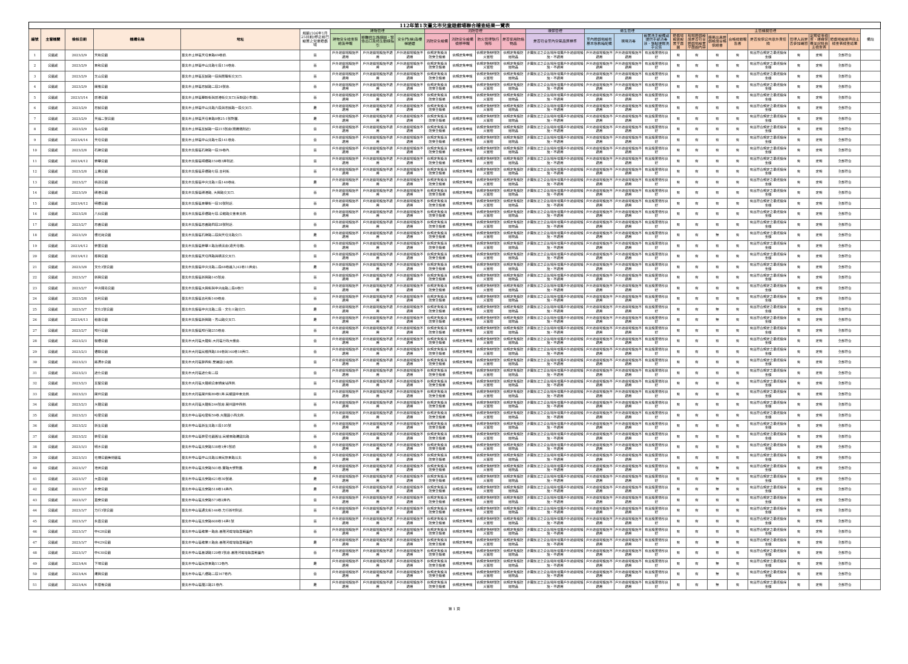| 112年第1次臺北市兒童遊戲場聯合稽查結果一覽表 | | | | | | | | | | | | | | | | | | | | | | | | | |
| --- | --- | --- | --- | --- | --- | --- | --- | --- | --- | --- | --- | --- | --- | --- | --- | --- | --- | --- | --- | --- | --- | --- | --- | --- | --- |
| 編號 | 主管機關 | 檢核日期 | 機構名稱 | 地址 | 規範(106年1月25日前)修正前已設置之兒童遊戲場 | 建物管理 | | | 消防管理 | | | | 環保管理 | 衛生管理 | | | 主管機關管理 | | | | | | | | 備註 |
| | | | | | | 建物安全檢查簽證及申報 | 避難逃生路線圖、緊急出口及逃生動線指引 | 安全門(梯)及樓梯通道 | 消防安全設備 | 消防安全設備檢修申報 | 防火管理執行情形 | 是否使用防焰物品 | 是否符合室內空氣品質標準 | 室內遊戲場設有基本急救箱配備 | 環境消毒 | 設置洗手設備或提供手部消毒液、張貼提醒洗手公告 | 遊戲場設施設置平面圖 | 現場遊戲設施是否符合遊戲場設置平面圖內容 | 廠商出具遊戲設施合格保證書 | 合格檢驗報告書 | 是否投保公共意外責任險 | 管理人員是否參加講習 | 定期從事檢查、維護保養並記錄自主檢查表 | 遊戲場設施與自主檢查表檢查結果 | |
| 1 | 公園處 | 2023/2/9 | 天和公園 | 臺北市士林區天母東路69巷前. | 否 | 戶外遊戲場設施不適用 | 戶外遊戲場設施不適用 | 戶外遊戲場設施不適用 | 依規定免設消防安全設備 | 依規定免申報 | 依規定免辦理防火管理 | 依規定免設防焰物品 | 非屬該法之公告場所或屬戶外遊戲場設施，不適用 | 戶外遊戲場設施不適用 | 戶外遊戲場設施不適用 | 有且設置情形良好 | 有 | 有 | 有 | 有 | 有且符合規定之最低投保金額 | 有 | 定期 | 全部符合 | |
| 2 | 公園處 | 2023/2/9 | 東和公園 | 臺北市士林區中山北路七段114巷旁. | 否 | 戶外遊戲場設施不適用 | 戶外遊戲場設施不適用 | 戶外遊戲場設施不適用 | 依規定免設消防安全設備 | 依規定免申報 | 依規定免辦理防火管理 | 依規定免設防焰物品 | 非屬該法之公告場所或屬戶外遊戲場設施，不適用 | 戶外遊戲場設施不適用 | 戶外遊戲場設施不適用 | 有且設置情形良好 | 有 | 有 | 有 | 有 | 有且符合規定之最低投保金額 | 有 | 定期 | 全部符合 | |
| 3 | 公園處 | 2023/2/9 | 芝山公園 | 臺北市士林區至誠路一段與雨聲街交叉口. | 否 | 戶外遊戲場設施不適用 | 戶外遊戲場設施不適用 | 戶外遊戲場設施不適用 | 依規定免設消防安全設備 | 依規定免申報 | 依規定免辦理防火管理 | 依規定免設防焰物品 | 非屬該法之公告場所或屬戶外遊戲場設施，不適用 | 戶外遊戲場設施不適用 | 戶外遊戲場設施不適用 | 有且設置情形良好 | 有 | 有 | 有 | 有 | 有且符合規定之最低投保金額 | 有 | 定期 | 全部符合 | |
| 4 | 公園處 | 2023/2/9 | 蘭雅公園 | 臺北市士林區忠誠路二段24號旁. | 否 | 戶外遊戲場設施不適用 | 戶外遊戲場設施不適用 | 戶外遊戲場設施不適用 | 依規定免設消防安全設備 | 依規定免申報 | 依規定免辦理防火管理 | 依規定免設防焰物品 | 非屬該法之公告場所或屬戶外遊戲場設施，不適用 | 戶外遊戲場設施不適用 | 戶外遊戲場設施不適用 | 有且設置情形良好 | 有 | 有 | 有 | 有 | 有且符合規定之最低投保金額 | 有 | 定期 | 全部符合 | |
| 5 | 公園處 | 2023/3/14 | 前港公園 | 臺北市士林區華齡街與前港街交叉口(百齡國小對面). | 否 | 戶外遊戲場設施不適用 | 戶外遊戲場設施不適用 | 戶外遊戲場設施不適用 | 依規定免設消防安全設備 | 依規定免申報 | 依規定免辦理防火管理 | 依規定免設防焰物品 | 非屬該法之公告場所或屬戶外遊戲場設施，不適用 | 戶外遊戲場設施不適用 | 戶外遊戲場設施不適用 | 有且設置情形良好 | 有 | 有 | 有 | 有 | 有且符合規定之最低投保金額 | 有 | 定期 | 全部符合 | |
| 6 | 公園處 | 2023/2/9 | 忠誠公園 | 臺北市士林區中山北路六段與忠誠路一段交叉口. | 是 | 戶外遊戲場設施不適用 | 戶外遊戲場設施不適用 | 戶外遊戲場設施不適用 | 依規定免設消防安全設備 | 依規定免申報 | 依規定免辦理防火管理 | 依規定免設防焰物品 | 非屬該法之公告場所或屬戶外遊戲場設施，不適用 | 戶外遊戲場設施不適用 | 戶外遊戲場設施不適用 | 有且設置情形良好 | 有 | 有 | 有 | 有 | 有且符合規定之最低投保金額 | 有 | 定期 | 全部符合 | |
| 7 | 公園處 | 2023/2/9 | 天福二號公園 | 臺北市士林區天母東路8巷25-1號對面. | 是 | 戶外遊戲場設施不適用 | 戶外遊戲場設施不適用 | 戶外遊戲場設施不適用 | 依規定免設消防安全設備 | 依規定免申報 | 依規定免辦理防火管理 | 依規定免設防焰物品 | 非屬該法之公告場所或屬戶外遊戲場設施，不適用 | 戶外遊戲場設施不適用 | 戶外遊戲場設施不適用 | 有且設置情形良好 | 有 | 有 | 有 | 有 | 有且符合規定之最低投保金額 | 有 | 定期 | 全部符合 | |
| 8 | 公園處 | 2023/2/9 | 名山公園 | 臺北市士林區至誠路一段215號旁(雨農橋附近) | 否 | 戶外遊戲場設施不適用 | 戶外遊戲場設施不適用 | 戶外遊戲場設施不適用 | 依規定免設消防安全設備 | 依規定免申報 | 依規定免辦理防火管理 | 依規定免設防焰物品 | 非屬該法之公告場所或屬戶外遊戲場設施，不適用 | 戶外遊戲場設施不適用 | 戶外遊戲場設施不適用 | 有且設置情形良好 | 有 | 有 | 有 | 有 | 有且符合規定之最低投保金額 | 有 | 定期 | 全部符合 | |
| 9 | 公園處 | 2023/4/14 | 天母公園 | 臺北市士林區中山北路七段141巷旁. | 否 | 戶外遊戲場設施不適用 | 戶外遊戲場設施不適用 | 戶外遊戲場設施不適用 | 依規定免設消防安全設備 | 依規定免申報 | 依規定免辦理防火管理 | 依規定免設防焰物品 | 非屬該法之公告場所或屬戶外遊戲場設施，不適用 | 戶外遊戲場設施不適用 | 戶外遊戲場設施不適用 | 有且設置情形良好 | 有 | 有 | 有 | 有 | 有且符合規定之最低投保金額 | 有 | 定期 | 全部符合 | |
| 10 | 公園處 | 2023/2/8 | 石牌公園 | 臺北市北投區石牌路一段39巷內. | 否 | 戶外遊戲場設施不適用 | 戶外遊戲場設施不適用 | 戶外遊戲場設施不適用 | 依規定免設消防安全設備 | 依規定免申報 | 依規定免辦理防火管理 | 依規定免設防焰物品 | 非屬該法之公告場所或屬戶外遊戲場設施，不適用 | 戶外遊戲場設施不適用 | 戶外遊戲場設施不適用 | 有且設置情形良好 | 有 | 有 | 有 | 有 | 有且符合規定之最低投保金額 | 有 | 定期 | 全部符合 | |
| 11 | 公園處 | 2023/4/12 | 榮華公園 | 臺北市北投區明德路150巷3弄附近. | 否 | 戶外遊戲場設施不適用 | 戶外遊戲場設施不適用 | 戶外遊戲場設施不適用 | 依規定免設消防安全設備 | 依規定免申報 | 依規定免辦理防火管理 | 依規定免設防焰物品 | 非屬該法之公告場所或屬戶外遊戲場設施，不適用 | 戶外遊戲場設施不適用 | 戶外遊戲場設施不適用 | 有且設置情形良好 | 有 | 有 | 有 | 有 | 有且符合規定之最低投保金額 | 有 | 定期 | 全部符合 | |
| 12 | 公園處 | 2023/2/8 | 立農公園 | 臺北市北投區承德路七段.吉利街. | 否 | 戶外遊戲場設施不適用 | 戶外遊戲場設施不適用 | 戶外遊戲場設施不適用 | 依規定免設消防安全設備 | 依規定免申報 | 依規定免辦理防火管理 | 依規定免設防焰物品 | 非屬該法之公告場所或屬戶外遊戲場設施，不適用 | 戶外遊戲場設施不適用 | 戶外遊戲場設施不適用 | 有且設置情形良好 | 有 | 有 | 有 | 有 | 有且符合規定之最低投保金額 | 有 | 定期 | 全部符合 | |
| 13 | 公園處 | 2023/2/7 | 桃源公園 | 臺北市北投區中央北路三段148巷底. | 是 | 戶外遊戲場設施不適用 | 戶外遊戲場設施不適用 | 戶外遊戲場設施不適用 | 依規定免設消防安全設備 | 依規定免申報 | 依規定免辦理防火管理 | 依規定免設防焰物品 | 非屬該法之公告場所或屬戶外遊戲場設施，不適用 | 戶外遊戲場設施不適用 | 戶外遊戲場設施不適用 | 有且設置情形良好 | 有 | 有 | 有 | 有 | 有且符合規定之最低投保金額 | 有 | 定期 | 全部符合 | |
| 14 | 公園處 | 2023/3/9 | 磺港公園 | 臺北市北投區磺港路, 大興路交叉口. | 否 | 戶外遊戲場設施不適用 | 戶外遊戲場設施不適用 | 戶外遊戲場設施不適用 | 依規定免設消防安全設備 | 依規定免申報 | 依規定免辦理防火管理 | 依規定免設防焰物品 | 非屬該法之公告場所或屬戶外遊戲場設施，不適用 | 戶外遊戲場設施不適用 | 戶外遊戲場設施不適用 | 有且設置情形良好 | 有 | 有 | 有 | 有 | 有且符合規定之最低投保金額 | 有 | 定期 | 全部符合 | |
| 15 | 公園處 | 2023/4/12 | 明德公園 | 臺北市北投區東華街一段10號附近. | 否 | 戶外遊戲場設施不適用 | 戶外遊戲場設施不適用 | 戶外遊戲場設施不適用 | 依規定免設消防安全設備 | 依規定免申報 | 依規定免辦理防火管理 | 依規定免設防焰物品 | 非屬該法之公告場所或屬戶外遊戲場設施，不適用 | 戶外遊戲場設施不適用 | 戶外遊戲場設施不適用 | 有且設置情形良好 | 有 | 有 | 有 | 有 | 有且符合規定之最低投保金額 | 有 | 定期 | 全部符合 | |
| 16 | 公園處 | 2023/2/8 | 八仙公園 | 臺北市北投區承德路七段.公館路交會東北側. | 否 | 戶外遊戲場設施不適用 | 戶外遊戲場設施不適用 | 戶外遊戲場設施不適用 | 依規定免設消防安全設備 | 依規定免申報 | 依規定免辦理防火管理 | 依規定免設防焰物品 | 非屬該法之公告場所或屬戶外遊戲場設施，不適用 | 戶外遊戲場設施不適用 | 戶外遊戲場設施不適用 | 有且設置情形良好 | 有 | 有 | 有 | 有 | 有且符合規定之最低投保金額 | 有 | 定期 | 全部符合 | |
| 17 | 公園處 | 2023/2/7 | 忠義公園 | 臺北市北投區忠義路四段28號附近. | 否 | 戶外遊戲場設施不適用 | 戶外遊戲場設施不適用 | 戶外遊戲場設施不適用 | 依規定免設消防安全設備 | 依規定免申報 | 依規定免辦理防火管理 | 依規定免設防焰物品 | 非屬該法之公告場所或屬戶外遊戲場設施，不適用 | 戶外遊戲場設施不適用 | 戶外遊戲場設施不適用 | 有且設置情形良好 | 有 | 有 | 有 | 有 | 有且符合規定之最低投保金額 | 有 | 定期 | 全部符合 | |
| 18 | 公園處 | 2023/3/9 | 櫻花崗公園 | 臺北市北投區石牌路二段與天母北路交口. | 是 | 戶外遊戲場設施不適用 | 戶外遊戲場設施不適用 | 戶外遊戲場設施不適用 | 依規定免設消防安全設備 | 依規定免申報 | 依規定免辦理防火管理 | 依規定免設防焰物品 | 非屬該法之公告場所或屬戶外遊戲場設施，不適用 | 戶外遊戲場設施不適用 | 戶外遊戲場設施不適用 | 有且設置情形良好 | 有 | 有 | 無 | 有 | 有且符合規定之最低投保金額 | 有 | 定期 | 全部符合 | |
| 19 | 公園處 | 2023/4/12 | 榮富公園 | 臺北市北投區榮華三路及磺溪旁(過天母橋). | 否 | 戶外遊戲場設施不適用 | 戶外遊戲場設施不適用 | 戶外遊戲場設施不適用 | 依規定免設消防安全設備 | 依規定免申報 | 依規定免辦理防火管理 | 依規定免設防焰物品 | 非屬該法之公告場所或屬戶外遊戲場設施，不適用 | 戶外遊戲場設施不適用 | 戶外遊戲場設施不適用 | 有且設置情形良好 | 有 | 有 | 有 | 有 | 有且符合規定之最低投保金額 | 有 | 定期 | 全部符合 | |
| 20 | 公園處 | 2023/4/12 | 振興公園 | 臺北市北投區天母西路與磺溪交叉口. | 否 | 戶外遊戲場設施不適用 | 戶外遊戲場設施不適用 | 戶外遊戲場設施不適用 | 依規定免設消防安全設備 | 依規定免申報 | 依規定免辦理防火管理 | 依規定免設防焰物品 | 非屬該法之公告場所或屬戶外遊戲場設施，不適用 | 戶外遊戲場設施不適用 | 戶外遊戲場設施不適用 | 有且設置情形良好 | 有 | 有 | 有 | 有 | 有且符合規定之最低投保金額 | 有 | 定期 | 全部符合 | |
| 21 | 公園處 | 2023/3/8 | 文化3號公園 | 臺北市北投區中央北路二段68巷進入(42巷11弄旁). | 是 | 戶外遊戲場設施不適用 | 戶外遊戲場設施不適用 | 戶外遊戲場設施不適用 | 依規定免設消防安全設備 | 依規定免申報 | 依規定免辦理防火管理 | 依規定免設防焰物品 | 非屬該法之公告場所或屬戶外遊戲場設施，不適用 | 戶外遊戲場設施不適用 | 戶外遊戲場設施不適用 | 有且設置情形良好 | 有 | 有 | 有 | 有 | 有且符合規定之最低投保金額 | 有 | 定期 | 全部符合 | |
| 22 | 公園處 | 2023/3/7 | 新興公園 | 臺北市北投區新興路145號旁. | 否 | 戶外遊戲場設施不適用 | 戶外遊戲場設施不適用 | 戶外遊戲場設施不適用 | 依規定免設消防安全設備 | 依規定免申報 | 依規定免辦理防火管理 | 依規定免設防焰物品 | 非屬該法之公告場所或屬戶外遊戲場設施，不適用 | 戶外遊戲場設施不適用 | 戶外遊戲場設施不適用 | 有且設置情形良好 | 有 | 有 | 有 | 有 | 有且符合規定之最低投保金額 | 有 | 定期 | 全部符合 | |
| 23 | 公園處 | 2023/2/7 | 中央簡易公園 | 臺北市北投區大興街與中央南路二段6巷口 | 否 | 戶外遊戲場設施不適用 | 戶外遊戲場設施不適用 | 戶外遊戲場設施不適用 | 依規定免設消防安全設備 | 依規定免申報 | 依規定免辦理防火管理 | 依規定免設防焰物品 | 非屬該法之公告場所或屬戶外遊戲場設施，不適用 | 戶外遊戲場設施不適用 | 戶外遊戲場設施不適用 | 有且設置情形良好 | 有 | 有 | 有 | 有 | 有且符合規定之最低投保金額 | 有 | 定期 | 全部符合 | |
| 24 | 公園處 | 2023/2/8 | 吉利公園 | 臺北市北投區吉利街149巷旁. | 否 | 戶外遊戲場設施不適用 | 戶外遊戲場設施不適用 | 戶外遊戲場設施不適用 | 依規定免設消防安全設備 | 依規定免申報 | 依規定免辦理防火管理 | 依規定免設防焰物品 | 非屬該法之公告場所或屬戶外遊戲場設施，不適用 | 戶外遊戲場設施不適用 | 戶外遊戲場設施不適用 | 有且設置情形良好 | 有 | 有 | 有 | 有 | 有且符合規定之最低投保金額 | 有 | 定期 | 全部符合 | |
| 25 | 公園處 | 2023/3/7 | 文化2號公園 | 臺北市北投區中央北路二段、文化三路交口. | 是 | 戶外遊戲場設施不適用 | 戶外遊戲場設施不適用 | 戶外遊戲場設施不適用 | 依規定免設消防安全設備 | 依規定免申報 | 依規定免辦理防火管理 | 依規定免設防焰物品 | 非屬該法之公告場所或屬戶外遊戲場設施，不適用 | 戶外遊戲場設施不適用 | 戶外遊戲場設施不適用 | 有且設置情形良好 | 有 | 有 | 無 | 有 | 有且符合規定之最低投保金額 | 有 | 定期 | 全部符合 | |
| 26 | 公園處 | 2023/4/13 | 稻香公園 | 臺北市北投區新興路、秀山路交叉口. | 是 | 戶外遊戲場設施不適用 | 戶外遊戲場設施不適用 | 戶外遊戲場設施不適用 | 依規定免設消防安全設備 | 依規定免申報 | 依規定免辦理防火管理 | 依規定免設防焰物品 | 非屬該法之公告場所或屬戶外遊戲場設施，不適用 | 戶外遊戲場設施不適用 | 戶外遊戲場設施不適用 | 有且設置情形良好 | 有 | 有 | 無 | 有 | 有且符合規定之最低投保金額 | 有 | 定期 | 全部符合 | |
| 27 | 公園處 | 2023/2/7 | 知行公園 | 臺北市北投區知行路255巷旁. | 否 | 戶外遊戲場設施不適用 | 戶外遊戲場設施不適用 | 戶外遊戲場設施不適用 | 依規定免設消防安全設備 | 依規定免申報 | 依規定免辦理防火管理 | 依規定免設防焰物品 | 非屬該法之公告場所或屬戶外遊戲場設施，不適用 | 戶外遊戲場設施不適用 | 戶外遊戲場設施不適用 | 有且設置情形良好 | 有 | 有 | 有 | 有 | 有且符合規定之最低投保金額 | 有 | 定期 | 全部符合 | |
| 28 | 公園處 | 2023/2/3 | 樹德公園 | 臺北市大同區大龍街.大同區行政大樓旁. | 否 | 戶外遊戲場設施不適用 | 戶外遊戲場設施不適用 | 戶外遊戲場設施不適用 | 依規定免設消防安全設備 | 依規定免申報 | 依規定免辦理防火管理 | 依規定免設防焰物品 | 非屬該法之公告場所或屬戶外遊戲場設施，不適用 | 戶外遊戲場設施不適用 | 戶外遊戲場設施不適用 | 有且設置情形良好 | 有 | 有 | 有 | 有 | 有且符合規定之最低投保金額 | 有 | 定期 | 全部符合 | |
| 29 | 公園處 | 2023/2/3 | 德鄰公園 | 臺北市大同區民權西路184巷與160巷18弄口. | 否 | 戶外遊戲場設施不適用 | 戶外遊戲場設施不適用 | 戶外遊戲場設施不適用 | 依規定免設消防安全設備 | 依規定免申報 | 依規定免辦理防火管理 | 依規定免設防焰物品 | 非屬該法之公告場所或屬戶外遊戲場設施，不適用 | 戶外遊戲場設施不適用 | 戶外遊戲場設施不適用 | 有且設置情形良好 | 有 | 有 | 有 | 有 | 有且符合規定之最低投保金額 | 有 | 定期 | 全部符合 | |
| 30 | 公園處 | 2023/2/3 | 蔣渭水公園 | 臺北市大同區錦西街.雙連國小南側. | 否 | 戶外遊戲場設施不適用 | 戶外遊戲場設施不適用 | 戶外遊戲場設施不適用 | 依規定免設消防安全設備 | 依規定免申報 | 依規定免辦理防火管理 | 依規定免設防焰物品 | 非屬該法之公告場所或屬戶外遊戲場設施，不適用 | 戶外遊戲場設施不適用 | 戶外遊戲場設施不適用 | 有且設置情形良好 | 有 | 有 | 有 | 有 | 有且符合規定之最低投保金額 | 有 | 定期 | 全部符合 | |
| 31 | 公園處 | 2023/2/3 | 迪化公園 | 臺北市大同區迪化街二段 | 否 | 戶外遊戲場設施不適用 | 戶外遊戲場設施不適用 | 戶外遊戲場設施不適用 | 依規定免設消防安全設備 | 依規定免申報 | 依規定免辦理防火管理 | 依規定免設防焰物品 | 非屬該法之公告場所或屬戶外遊戲場設施，不適用 | 戶外遊戲場設施不適用 | 戶外遊戲場設施不適用 | 有且設置情形良好 | 有 | 有 | 有 | 有 | 有且符合規定之最低投保金額 | 有 | 定期 | 全部符合 | |
| 32 | 公園處 | 2023/2/3 | 至聖公園 | 臺北市大同區大龍峒公車調度站西側. | 否 | 戶外遊戲場設施不適用 | 戶外遊戲場設施不適用 | 戶外遊戲場設施不適用 | 依規定免設消防安全設備 | 依規定免申報 | 依規定免辦理防火管理 | 依規定免設防焰物品 | 非屬該法之公告場所或屬戶外遊戲場設施，不適用 | 戶外遊戲場設施不適用 | 戶外遊戲場設施不適用 | 有且設置情形良好 | 有 | 有 | 有 | 有 | 有且符合規定之最低投保金額 | 有 | 定期 | 全部符合 | |
| 33 | 公園處 | 2023/2/3 | 蘭州公園 | 臺北市大同區蘭州街89巷1弄.民權國中東北側. | 否 | 戶外遊戲場設施不適用 | 戶外遊戲場設施不適用 | 戶外遊戲場設施不適用 | 依規定免設消防安全設備 | 依規定免申報 | 依規定免辦理防火管理 | 依規定免設防焰物品 | 非屬該法之公告場所或屬戶外遊戲場設施，不適用 | 戶外遊戲場設施不適用 | 戶外遊戲場設施不適用 | 有且設置情形良好 | 有 | 有 | 有 | 有 | 有且符合規定之最低投保金額 | 有 | 定期 | 全部符合 | |
| 34 | 公園處 | 2023/2/3 | 大龍公園 | 臺北市大同區大龍街244號旁.蘭州國中西側. | 否 | 戶外遊戲場設施不適用 | 戶外遊戲場設施不適用 | 戶外遊戲場設施不適用 | 依規定免設消防安全設備 | 依規定免申報 | 依規定免辦理防火管理 | 依規定免設防焰物品 | 非屬該法之公告場所或屬戶外遊戲場設施，不適用 | 戶外遊戲場設施不適用 | 戶外遊戲場設施不適用 | 有且設置情形良好 | 有 | 有 | 有 | 有 | 有且符合規定之最低投保金額 | 有 | 定期 | 全部符合 | |
| 35 | 公園處 | 2023/2/3 | 哈密公園 | 臺北市中山區哈密街59巷.大龍國小西北側. | 否 | 戶外遊戲場設施不適用 | 戶外遊戲場設施不適用 | 戶外遊戲場設施不適用 | 依規定免設消防安全設備 | 依規定免申報 | 依規定免辦理防火管理 | 依規定免設防焰物品 | 非屬該法之公告場所或屬戶外遊戲場設施，不適用 | 戶外遊戲場設施不適用 | 戶外遊戲場設施不適用 | 有且設置情形良好 | 有 | 有 | 有 | 有 | 有且符合規定之最低投保金額 | 有 | 定期 | 全部符合 | |
| 36 | 公園處 | 2023/2/2 | 新生公園 | 臺北市中山區新生北路三段105號 | 否 | 戶外遊戲場設施不適用 | 戶外遊戲場設施不適用 | 戶外遊戲場設施不適用 | 依規定免設消防安全設備 | 依規定免申報 | 依規定免辦理防火管理 | 依規定免設防焰物品 | 非屬該法之公告場所或屬戶外遊戲場設施，不適用 | 戶外遊戲場設施不適用 | 戶外遊戲場設施不適用 | 有且設置情形良好 | 有 | 有 | 有 | 有 | 有且符合規定之最低投保金額 | 有 | 定期 | 全部符合 | |
| 37 | 公園處 | 2023/2/2 | 榮星公園 | 臺北市中山區榮星花園舊址.民權東路建國北路 | 否 | 戶外遊戲場設施不適用 | 戶外遊戲場設施不適用 | 戶外遊戲場設施不適用 | 依規定免設消防安全設備 | 依規定免申報 | 依規定免辦理防火管理 | 依規定免設防焰物品 | 非屬該法之公告場所或屬戶外遊戲場設施，不適用 | 戶外遊戲場設施不適用 | 戶外遊戲場設施不適用 | 有且設置情形良好 | 有 | 有 | 有 | 有 | 有且符合規定之最低投保金額 | 有 | 定期 | 全部符合 | |
| 38 | 公園處 | 2023/3/3 | 明水公園 | 臺北市中山區北安路538巷1弄1號前 | 否 | 戶外遊戲場設施不適用 | 戶外遊戲場設施不適用 | 戶外遊戲場設施不適用 | 依規定免設消防安全設備 | 依規定免申報 | 依規定免辦理防火管理 | 依規定免設防焰物品 | 非屬該法之公告場所或屬戶外遊戲場設施，不適用 | 戶外遊戲場設施不適用 | 戶外遊戲場設施不適用 | 有且設置情形良好 | 有 | 有 | 有 | 有 | 有且符合規定之最低投保金額 | 有 | 定期 | 全部符合 | |
| 39 | 公園處 | 2023/3/3 | 花博公園美術園區 | 臺北市中山區中山北路以東民族東路以北 | 否 | 戶外遊戲場設施不適用 | 戶外遊戲場設施不適用 | 戶外遊戲場設施不適用 | 依規定免設消防安全設備 | 依規定免申報 | 依規定免辦理防火管理 | 依規定免設防焰物品 | 非屬該法之公告場所或屬戶外遊戲場設施，不適用 | 戶外遊戲場設施不適用 | 戶外遊戲場設施不適用 | 有且設置情形良好 | 有 | 有 | 有 | 有 | 有且符合規定之最低投保金額 | 有 | 定期 | 全部符合 | |
| 40 | 公園處 | 2023/3/7 | 培英公園 | 臺北市中山區北安路501巷.實踐大學對面. | 是 | 戶外遊戲場設施不適用 | 戶外遊戲場設施不適用 | 戶外遊戲場設施不適用 | 依規定免設消防安全設備 | 依規定免申報 | 依規定免辦理防火管理 | 依規定免設防焰物品 | 非屬該法之公告場所或屬戶外遊戲場設施，不適用 | 戶外遊戲場設施不適用 | 戶外遊戲場設施不適用 | 有且設置情形良好 | 有 | 有 | 無 | 有 | 有且符合規定之最低投保金額 | 有 | 定期 | 全部符合 | |
| 41 | 公園處 | 2023/3/7 | 大直公園 | 臺北市中山區北安路621巷30號邊. | 是 | 戶外遊戲場設施不適用 | 戶外遊戲場設施不適用 | 戶外遊戲場設施不適用 | 依規定免設消防安全設備 | 依規定免申報 | 依規定免辦理防火管理 | 依規定免設防焰物品 | 非屬該法之公告場所或屬戶外遊戲場設施，不適用 | 戶外遊戲場設施不適用 | 戶外遊戲場設施不適用 | 有且設置情形良好 | 有 | 有 | 無 | 有 | 有且符合規定之最低投保金額 | 有 | 定期 | 全部符合 | |
| 42 | 公園處 | 2023/3/7 | 永安公園 | 臺北市中山區北安路518巷14弄內. | 是 | 戶外遊戲場設施不適用 | 戶外遊戲場設施不適用 | 戶外遊戲場設施不適用 | 依規定免設消防安全設備 | 依規定免申報 | 依規定免辦理防火管理 | 依規定免設防焰物品 | 非屬該法之公告場所或屬戶外遊戲場設施，不適用 | 戶外遊戲場設施不適用 | 戶外遊戲場設施不適用 | 有且設置情形良好 | 有 | 有 | 無 | 有 | 有且符合規定之最低投保金額 | 有 | 定期 | 全部符合 | |
| 43 | 公園處 | 2023/3/7 | 直安公園 | 臺北市中山區北安路573巷2弄內. | 否 | 戶外遊戲場設施不適用 | 戶外遊戲場設施不適用 | 戶外遊戲場設施不適用 | 依規定免設消防安全設備 | 依規定免申報 | 依規定免辦理防火管理 | 依規定免設防焰物品 | 非屬該法之公告場所或屬戶外遊戲場設施，不適用 | 戶外遊戲場設施不適用 | 戶外遊戲場設施不適用 | 有且設置情形良好 | 有 | 有 | 有 | 有 | 有且符合規定之最低投保金額 | 有 | 定期 | 全部符合 | |
| 44 | 公園處 | 2023/3/7 | 力行3號公園 | 臺北市中山區通北街146巷.力行新村附近. | 否 | 戶外遊戲場設施不適用 | 戶外遊戲場設施不適用 | 戶外遊戲場設施不適用 | 依規定免設消防安全設備 | 依規定免申報 | 依規定免辦理防火管理 | 依規定免設防焰物品 | 非屬該法之公告場所或屬戶外遊戲場設施，不適用 | 戶外遊戲場設施不適用 | 戶外遊戲場設施不適用 | 有且設置情形良好 | 有 | 有 | 有 | 有 | 有且符合規定之最低投保金額 | 有 | 定期 | 全部符合 | |
| 45 | 公園處 | 2023/3/7 | 永直公園 | 臺北市中山區北安路608巷14弄1號 | 否 | 戶外遊戲場設施不適用 | 戶外遊戲場設施不適用 | 戶外遊戲場設施不適用 | 依規定免設消防安全設備 | 依規定免申報 | 依規定免辦理防火管理 | 依規定免設防焰物品 | 非屬該法之公告場所或屬戶外遊戲場設施，不適用 | 戶外遊戲場設施不適用 | 戶外遊戲場設施不適用 | 有且設置情形良好 | 有 | 有 | 有 | 有 | 有且符合規定之最低投保金額 | 有 | 定期 | 全部符合 | |
| 46 | 公園處 | 2023/3/7 | 中428公園 | 臺北市中山區敬業一路旁.基隆河截彎取直範圍內 | 否 | 戶外遊戲場設施不適用 | 戶外遊戲場設施不適用 | 戶外遊戲場設施不適用 | 依規定免設消防安全設備 | 依規定免申報 | 依規定免辦理防火管理 | 依規定免設防焰物品 | 非屬該法之公告場所或屬戶外遊戲場設施，不適用 | 戶外遊戲場設施不適用 | 戶外遊戲場設施不適用 | 有且設置情形良好 | 有 | 有 | 有 | 有 | 有且符合規定之最低投保金額 | 有 | 定期 | 全部符合 | |
| 47 | 公園處 | 2023/3/7 | 中429公園 | 臺北市中山區敬業三路旁.基隆河截彎取直範圍內 | 是 | 戶外遊戲場設施不適用 | 戶外遊戲場設施不適用 | 戶外遊戲場設施不適用 | 依規定免設消防安全設備 | 依規定免申報 | 依規定免辦理防火管理 | 依規定免設防焰物品 | 非屬該法之公告場所或屬戶外遊戲場設施，不適用 | 戶外遊戲場設施不適用 | 戶外遊戲場設施不適用 | 有且設置情形良好 | 有 | 有 | 無 | 有 | 有且符合規定之最低投保金額 | 有 | 定期 | 全部符合 | |
| 48 | 公園處 | 2023/3/7 | 中430公園 | 臺北市中山區基湖路120巷1號旁.基隆河截彎取直範圍內 | 否 | 戶外遊戲場設施不適用 | 戶外遊戲場設施不適用 | 戶外遊戲場設施不適用 | 依規定免設消防安全設備 | 依規定免申報 | 依規定免辦理防火管理 | 依規定免設防焰物品 | 非屬該法之公告場所或屬戶外遊戲場設施，不適用 | 戶外遊戲場設施不適用 | 戶外遊戲場設施不適用 | 有且設置情形良好 | 有 | 有 | 有 | 有 | 有且符合規定之最低投保金額 | 有 | 定期 | 全部符合 | |
| 49 | 公園處 | 2023/4/6 | 下埤公園 | 臺北市中山區民族東路512巷內. | 是 | 戶外遊戲場設施不適用 | 戶外遊戲場設施不適用 | 戶外遊戲場設施不適用 | 依規定免設消防安全設備 | 依規定免申報 | 依規定免辦理防火管理 | 依規定免設防焰物品 | 非屬該法之公告場所或屬戶外遊戲場設施，不適用 | 戶外遊戲場設施不適用 | 戶外遊戲場設施不適用 | 有且設置情形良好 | 有 | 有 | 無 | 有 | 有且符合規定之最低投保金額 | 有 | 定期 | 全部符合 | |
| 50 | 公園處 | 2023/4/6 | 建興公園 | 臺北市中山區八德路二段167巷內. | 否 | 戶外遊戲場設施不適用 | 戶外遊戲場設施不適用 | 戶外遊戲場設施不適用 | 依規定免設消防安全設備 | 依規定免申報 | 依規定免辦理防火管理 | 依規定免設防焰物品 | 非屬該法之公告場所或屬戶外遊戲場設施，不適用 | 戶外遊戲場設施不適用 | 戶外遊戲場設施不適用 | 有且設置情形良好 | 有 | 有 | 無 | 有 | 有且符合規定之最低投保金額 | 有 | 定期 | 全部符合 | |
| 51 | 公園處 | 2023/4/6 | 朱厝崙公園 | 臺北市中山區龍江路21巷內. | 是 | 戶外遊戲場設施不適用 | 戶外遊戲場設施不適用 | 戶外遊戲場設施不適用 | 依規定免設消防安全設備 | 依規定免申報 | 依規定免辦理防火管理 | 依規定免設防焰物品 | 非屬該法之公告場所或屬戶外遊戲場設施，不適用 | 戶外遊戲場設施不適用 | 戶外遊戲場設施不適用 | 有且設置情形良好 | 有 | 有 | 無 | 有 | 有且符合規定之最低投保金額 | 有 | 定期 | 全部符合 | |
第 1 頁